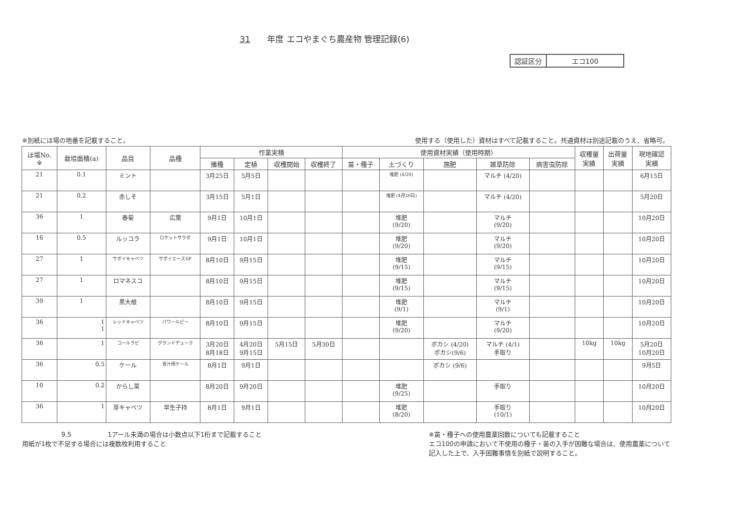31 年度 エコやまぐち農産物 管理記録(6)
| 認証区分 | エコ100 |
※別紙にほ場の地番を記載すること。 使用する（使用した）資材はすべて記載すること。共通資材は別途記載のうえ、省略可。
| ほ場No. ※ | 栽培面積(a) | 品目 | 品種 | 作業実積 | | | | 使用資材実績（使用時期） | | | | | 収穫量 実績 | 出荷量 実績 | 現地確認 実績 |
| --- | --- | --- | --- | --- | --- | --- | --- | --- | --- | --- | --- | --- | --- | --- | --- |
| | | | | 播種 | 定植 | 収穫開始 | 収穫終了 | 苗・種子 | 土づくり | 施肥 | 雑草防除 | 病害虫防除 | | | |
| 21 | 0.1 | ミント | | 3月25日 | 5月5日 | | | | 堆肥 (4/20) | | マルチ (4/20) | | | | 6月15日 |
| 21 | 0.2 | 赤しそ | | 3月15日 | 5月1日 | | | | 堆肥 (4月20日) | | マルチ (4/20) | | | | 5月20日 |
| 36 | 1 | 春菊 | 広葉 | 9月1日 | 10月1日 | | | | 堆肥 (9/20) | | マルチ (9/20) | | | | 10月20日 |
| 16 | 0.5 | ルッコラ | ロケットサラダ | 9月1日 | 10月1日 | | | | 堆肥 (9/20) | | マルチ (9/20) | | | | 10月20日 |
| 27 | 1 | サボイキャベツ | サボイエースSP | 8月10日 | 9月15日 | | | | 堆肥 (9/15) | | マルチ (9/15) | | | | 10月20日 |
| 27 | 1 | ロマネスコ | | 8月10日 | 9月15日 | | | | 堆肥 (9/15) | | マルチ (9/15) | | | | 10月20日 |
| 39 | 1 | 黒大根 | | 8月10日 | 9月15日 | | | | 堆肥 (9/1) | | マルチ (9/1) | | | | 10月20日 |
| 36 | 1 1 | レッドキャベツ | パワールビー | 8月10日 | 9月15日 | | | | 堆肥 (9/20) | | マルチ (9/20) | | | | 10月20日 |
| 36 | 1 | コールラビ | グランドデューク | 3月20日 8月18日 | 4月20日 9月15日 | 5月15日 | 5月30日 | | | ボカシ (4/20) ボカシ(9/6) | マルチ (4/1) 手取り | | 10kg | 10kg | 5月20日 10月20日 |
| 36 | 0.5 | ケール | 青汁用ケール | 8月1日 | 9月1日 | | | | | ボカシ (9/6) | | | | | 9月5日 |
| 10 | 0.2 | からし菜 | | 8月20日 | 9月20日 | | | | 堆肥 (9/25) | | 手取り | | | | 10月20日 |
| 36 | 1 | 芽キャベツ | 早生子持 | 8月1日 | 9月1日 | | | | 堆肥 (8/20) | | 手取り (10/1) | | | | 10月20日 |
9.5 1アール未満の場合は小数点以下1桁まで記載すること
用紙が1枚で不足する場合には複数枚利用すること
※苗・種子への使用農薬回数についても記載すること
エコ100の申請において不使用の種子・苗の入手が困難な場合は、使用農薬について記入した上で、入手困難事情を別紙で説明すること。